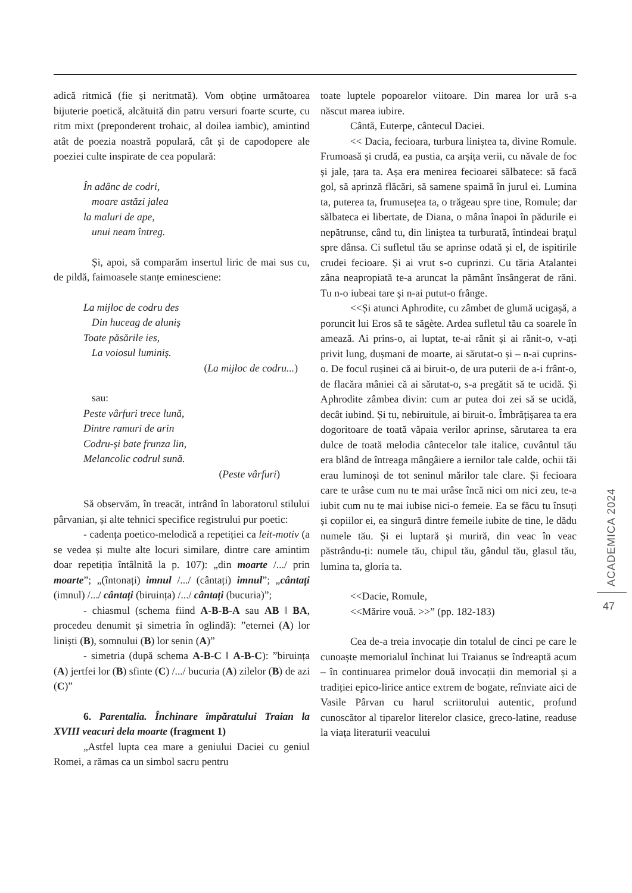adică ritmică (fie și neritmată). Vom obține următoarea bijuterie poetică, alcătuită din patru versuri foarte scurte, cu ritm mixt (preponderent trohaic, al doilea iambic), amintind atât de poezia noastră populară, cât și de capodopere ale poeziei culte inspirate de cea populară:
În adânc de codri,
moare astăzi jalea
la maluri de ape,
unui neam întreg.
Și, apoi, să comparăm insertul liric de mai sus cu, de pildă, faimoasele stanțe eminesciene:
La mijloc de codru des
Din huceag de aluniș
Toate păsările ies,
La voiosul luminiș.
(La mijloc de codru...)
sau:
Peste vârfuri trece lună,
Dintre ramuri de arin
Codru-și bate frunza lin,
Melancolic codrul sună.
(Peste vârfuri)
Să observăm, în treacăt, intrând în laboratorul stilului pârvanian, și alte tehnici specifice registrului pur poetic:
- cadența poetico-melodică a repetiției ca leit-motiv (a se vedea și multe alte locuri similare, dintre care amintim doar repetiția întâlnită la p. 107): „din moarte /.../ prin moarte”; „(întonați) imnul /.../ (cântați) imnul”; „cântați (imnul) /.../ cântați (biruința) /.../ cântați (bucuria)”;
- chiasmul (schema fiind A-B-B-A sau AB ‖ BA, procedeu denumit și simetria în oglindă): ”eternei (A) lor liniști (B), somnului (B) lor senin (A)”
- simetria (după schema A-B-C ‖ A-B-C): ”biruința (A) jertfei lor (B) sfinte (C) /.../ bucuria (A) zilelor (B) de azi (C)”
6. Parentalia. Închinare împăratului Traian la XVIII veacuri dela moarte (fragment 1)
„Astfel lupta cea mare a geniului Daciei cu geniul Romei, a rămas ca un simbol sacru pentru
toate luptele popoarelor viitoare. Din marea lor ură s-a născut marea iubire.
Cântă, Euterpe, cântecul Daciei.
<< Dacia, fecioara, turbura liniștea ta, divine Romule. Frumoasă și crudă, ea pustia, ca arșița verii, cu năvale de foc și jale, țara ta. Așa era menirea fecioarei sălbatece: să facă gol, să aprinză flăcări, să samene spaimă în jurul ei. Lumina ta, puterea ta, frumusețea ta, o trăgeau spre tine, Romule; dar sălbateca ei libertate, de Diana, o mâna înapoi în pădurile ei nepătrunse, când tu, din liniștea ta turburată, întindeai brațul spre dânsa. Ci sufletul tău se aprinse odată și el, de ispitirile crudei fecioare. Și ai vrut s-o cuprinzi. Cu tăria Atalantei zâna neapropiată te-a aruncat la pământ însângerat de răni. Tu n-o iubeai tare și n-ai putut-o frânge.
<<Și atunci Aphrodite, cu zâmbet de glumă ucigașă, a poruncit lui Eros să te săgète. Ardea sufletul tău ca soarele în amează. Ai prins-o, ai luptat, te-ai rănit și ai rănit-o, v-ați privit lung, dușmani de moarte, ai sărutat-o și – n-ai cuprins-o. De focul rușinei că ai biruit-o, de ura puterii de a-i frânt-o, de flacăra mâniei că ai sărutat-o, s-a pregătit să te ucidă. Și Aphrodite zâmbea divin: cum ar putea doi zei să se ucidă, decât iubind. Și tu, nebiruitule, ai biruit-o. Îmbrățișarea ta era dogoritoare de toată văpaia verilor aprinse, sărutarea ta era dulce de toată melodia cântecelor tale italice, cuvântul tău era blând de întreaga mângâiere a iernilor tale calde, ochii tăi erau luminoși de tot seninul mărilor tale clare. Și fecioara care te urâse cum nu te mai urâse încă nici om nici zeu, te-a iubit cum nu te mai iubise nici-o femeie. Ea se făcu tu însuți și copiilor ei, ea singură dintre femeile iubite de tine, le dădu numele tău. Și ei luptară și muriră, din veac în veac păstrându-ți: numele tău, chipul tău, gândul tău, glasul tău, lumina ta, gloria ta.
<<Dacie, Romule,
<<Mărire vouă. >>” (pp. 182-183)
Cea de-a treia invocație din totalul de cinci pe care le cunoaște memorialul închinat lui Traianus se îndreaptă acum – în continuarea primelor două invocații din memorial și a tradiției epico-lirice antice extrem de bogate, reînviate aici de Vasile Pârvan cu harul scriitorului autentic, profund cunoscător al tiparelor literelor clasice, greco-latine, readuse la viața literaturii veacului
ACADEMICA 2024
47